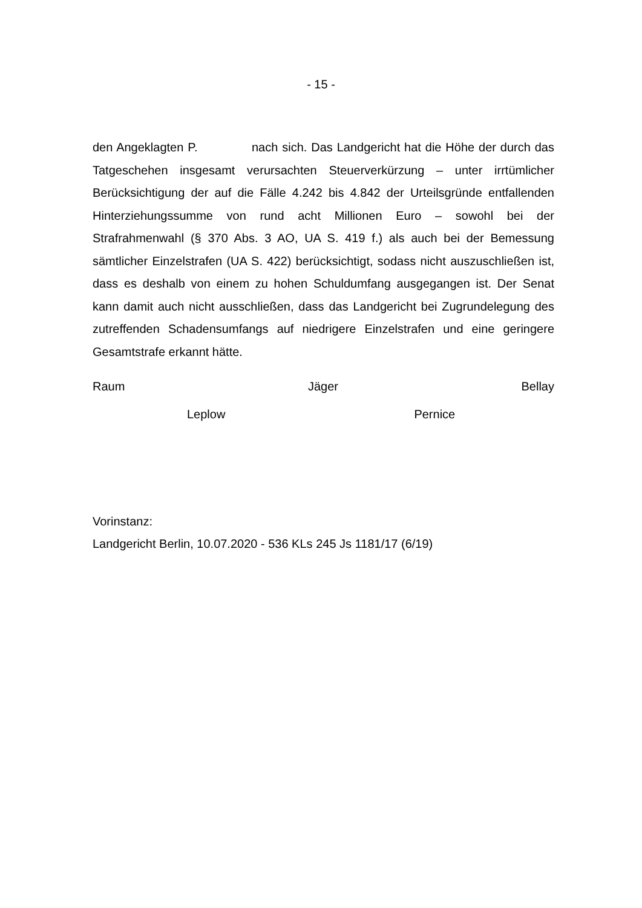- 15 -
den Angeklagten P. nach sich. Das Landgericht hat die Höhe der durch das Tatgeschehen insgesamt verursachten Steuerverkürzung – unter irrtümlicher Berücksichtigung der auf die Fälle 4.242 bis 4.842 der Urteilsgründe entfallenden Hinterziehungssumme von rund acht Millionen Euro – sowohl bei der Strafrahmenwahl (§ 370 Abs. 3 AO, UA S. 419 f.) als auch bei der Bemessung sämtlicher Einzelstrafen (UA S. 422) berücksichtigt, sodass nicht auszuschließen ist, dass es deshalb von einem zu hohen Schuldumfang ausgegangen ist. Der Senat kann damit auch nicht ausschließen, dass das Landgericht bei Zugrundelegung des zutreffenden Schadensumfangs auf niedrigere Einzelstrafen und eine geringere Gesamtstrafe erkannt hätte.
Raum Jäger Bellay
Leplow Pernice
Vorinstanz:
Landgericht Berlin, 10.07.2020 - 536 KLs 245 Js 1181/17 (6/19)